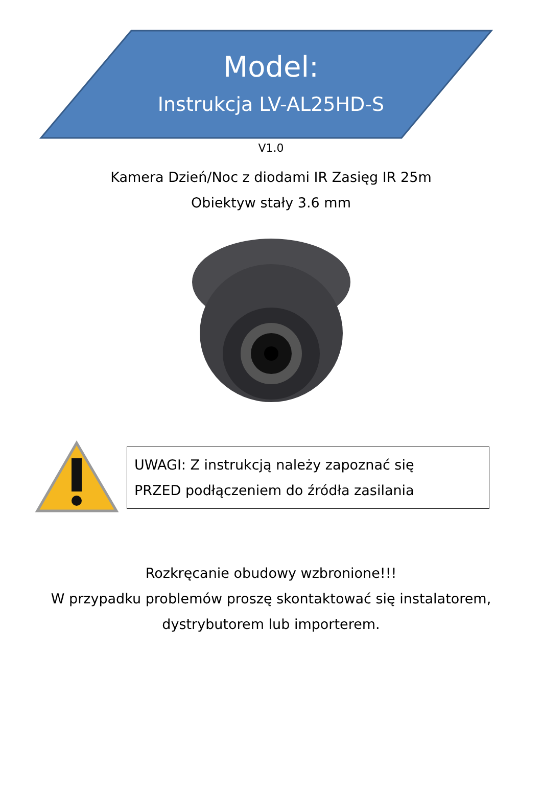Model:
Instrukcja LV-AL25HD-S
V1.0
Kamera Dzień/Noc z diodami IR Zasięg IR 25m
Obiektyw stały 3.6 mm
UWAGI: Z instrukcją należy zapoznać się
PRZED podłączeniem do źródła zasilania
Rozkręcanie obudowy wzbronione!!!
W przypadku problemów proszę skontaktować się instalatorem,
dystrybutorem lub importerem.